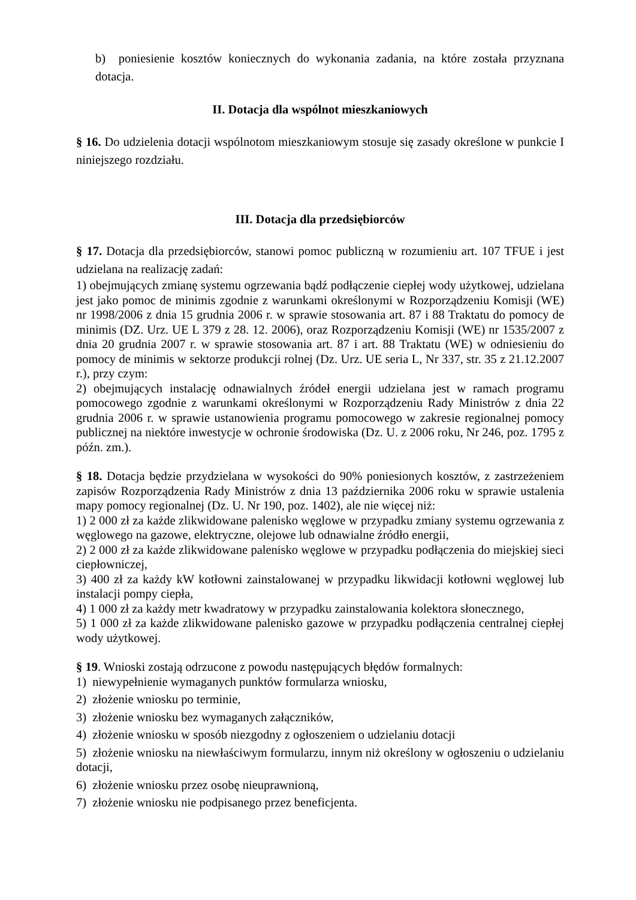b) poniesienie kosztów koniecznych do wykonania zadania, na które została przyznana dotacja.
II. Dotacja dla wspólnot mieszkaniowych
§ 16. Do udzielenia dotacji wspólnotom mieszkaniowym stosuje się zasady określone w punkcie I niniejszego rozdziału.
III. Dotacja dla przedsiębiorców
§ 17. Dotacja dla przedsiębiorców, stanowi pomoc publiczną w rozumieniu art. 107 TFUE i jest udzielana na realizację zadań:
1) obejmujących zmianę systemu ogrzewania bądź podłączenie ciepłej wody użytkowej, udzielana jest jako pomoc de minimis zgodnie z warunkami określonymi w Rozporządzeniu Komisji (WE) nr 1998/2006 z dnia 15 grudnia 2006 r. w sprawie stosowania art. 87 i 88 Traktatu do pomocy de minimis (DZ. Urz. UE L 379 z 28. 12. 2006), oraz Rozporządzeniu Komisji (WE) nr 1535/2007 z dnia 20 grudnia 2007 r. w sprawie stosowania art. 87 i art. 88 Traktatu (WE) w odniesieniu do pomocy de minimis w sektorze produkcji rolnej (Dz. Urz. UE seria L, Nr 337, str. 35 z 21.12.2007 r.), przy czym:
2) obejmujących instalację odnawialnych źródeł energii udzielana jest w ramach programu pomocowego zgodnie z warunkami określonymi w Rozporządzeniu Rady Ministrów z dnia 22 grudnia 2006 r. w sprawie ustanowienia programu pomocowego w zakresie regionalnej pomocy publicznej na niektóre inwestycje w ochronie środowiska (Dz. U. z 2006 roku, Nr 246, poz. 1795 z późn. zm.).
§ 18. Dotacja będzie przydzielana w wysokości do 90% poniesionych kosztów, z zastrzeżeniem zapisów Rozporządzenia Rady Ministrów z dnia 13 października 2006 roku w sprawie ustalenia mapy pomocy regionalnej (Dz. U. Nr 190, poz. 1402), ale nie więcej niż:
1) 2 000 zł za każde zlikwidowane palenisko węglowe w przypadku zmiany systemu ogrzewania z węglowego na gazowe, elektryczne, olejowe lub odnawialne źródło energii,
2) 2 000 zł za każde zlikwidowane palenisko węglowe w przypadku podłączenia do miejskiej sieci ciepłowniczej,
3) 400 zł za każdy kW kotłowni zainstalowanej w przypadku likwidacji kotłowni węglowej lub instalacji pompy ciepła,
4) 1 000 zł za każdy metr kwadratowy w przypadku zainstalowania kolektora słonecznego,
5) 1 000 zł za każde zlikwidowane palenisko gazowe w przypadku podłączenia centralnej ciepłej wody użytkowej.
§ 19. Wnioski zostają odrzucone z powodu następujących błędów formalnych:
1) niewypełnienie wymaganych punktów formularza wniosku,
2) złożenie wniosku po terminie,
3) złożenie wniosku bez wymaganych załączników,
4) złożenie wniosku w sposób niezgodny z ogłoszeniem o udzielaniu dotacji
5) złożenie wniosku na niewłaściwym formularzu, innym niż określony w ogłoszeniu o udzielaniu dotacji,
6) złożenie wniosku przez osobę nieuprawnioną,
7) złożenie wniosku nie podpisanego przez beneficjenta.